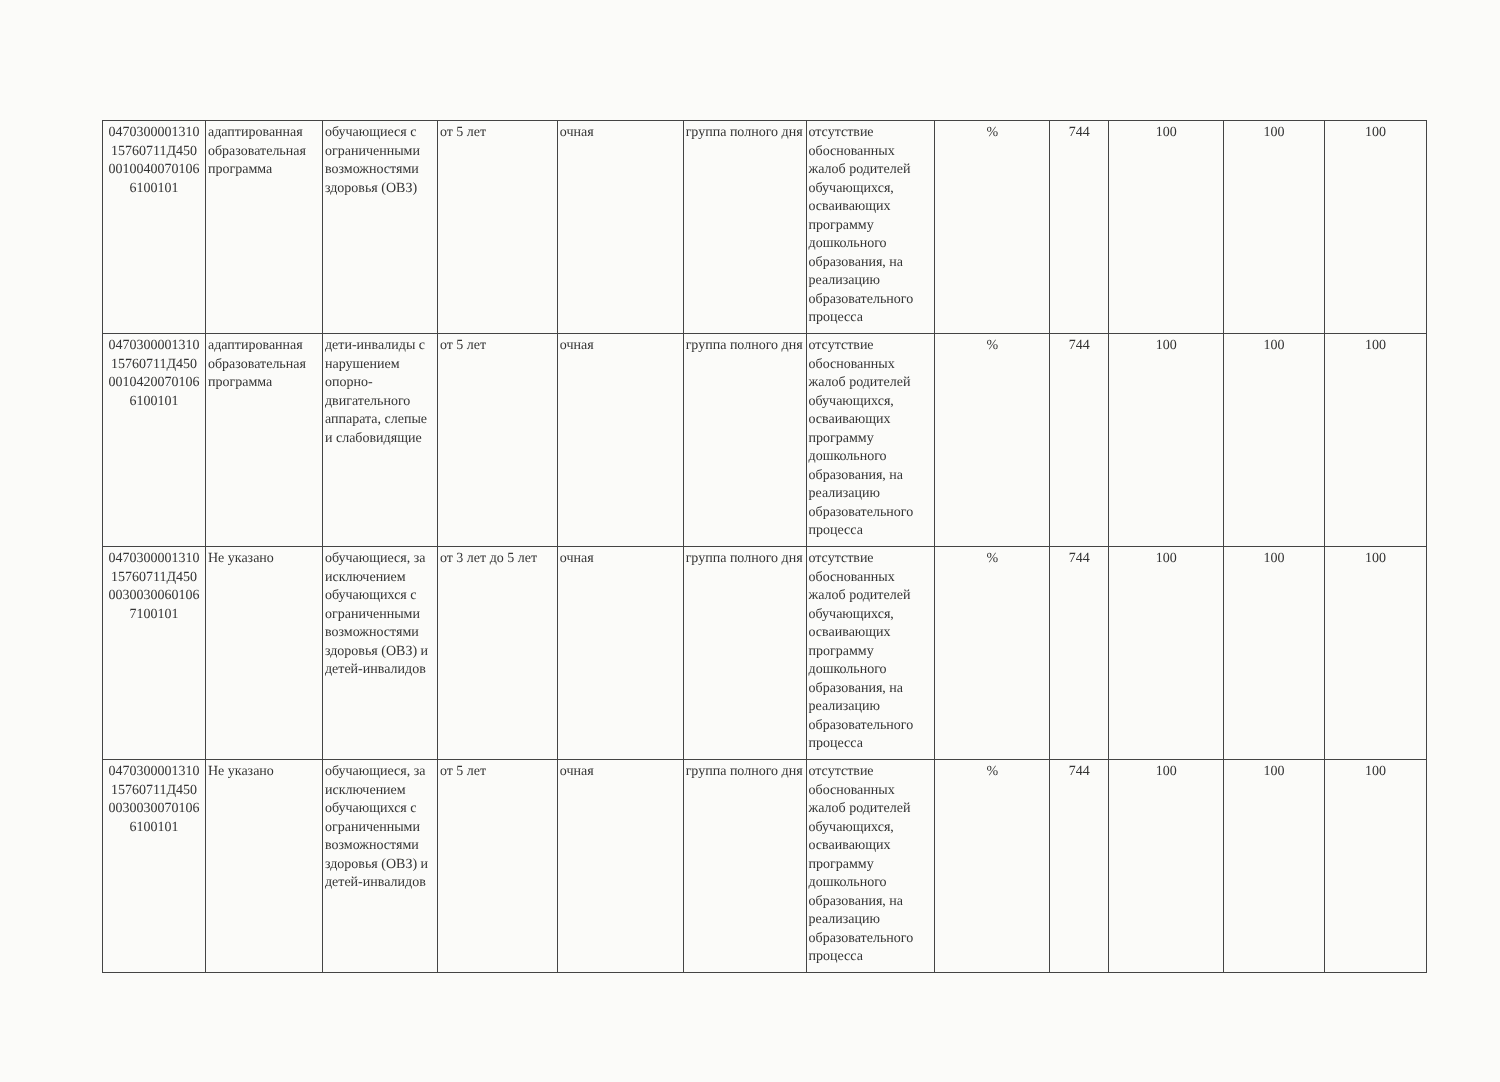| 0470300001310 15760711Д450 0010040070106 6100101 | адаптированная образовательная программа | обучающиеся с ограниченными возможностями здоровья (ОВЗ) | от 5 лет | очная | группа полного дня | отсутствие обоснованных жалоб родителей обучающихся, осваивающих программу дошкольного образования, на реализацию образовательного процесса | % | 744 | 100 | 100 | 100 |
| 0470300001310 15760711Д450 0010420070106 6100101 | адаптированная образовательная программа | дети-инвалиды с нарушением опорно-двигательного аппарата, слепые и слабовидящие | от 5 лет | очная | группа полного дня | отсутствие обоснованных жалоб родителей обучающихся, осваивающих программу дошкольного образования, на реализацию образовательного процесса | % | 744 | 100 | 100 | 100 |
| 0470300001310 15760711Д450 0030030060106 7100101 | Не указано | обучающиеся, за исключением обучающихся с ограниченными возможностями здоровья (ОВЗ) и детей-инвалидов | от 3 лет до 5 лет | очная | группа полного дня | отсутствие обоснованных жалоб родителей обучающихся, осваивающих программу дошкольного образования, на реализацию образовательного процесса | % | 744 | 100 | 100 | 100 |
| 0470300001310 15760711Д450 0030030070106 6100101 | Не указано | обучающиеся, за исключением обучающихся с ограниченными возможностями здоровья (ОВЗ) и детей-инвалидов | от 5 лет | очная | группа полного дня | отсутствие обоснованных жалоб родителей обучающихся, осваивающих программу дошкольного образования, на реализацию образовательного процесса | % | 744 | 100 | 100 | 100 |